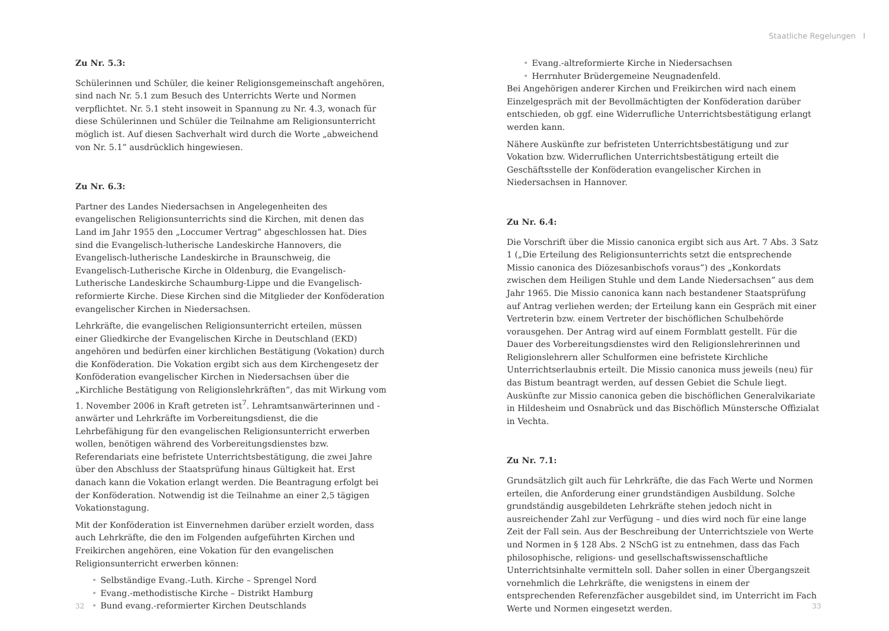Zu Nr. 5.3:
Schülerinnen und Schüler, die keiner Religionsgemeinschaft angehören, sind nach Nr. 5.1 zum Besuch des Unterrichts Werte und Normen verpflichtet. Nr. 5.1 steht insoweit in Spannung zu Nr. 4.3, wonach für diese Schülerinnen und Schüler die Teilnahme am Religionsunterricht möglich ist. Auf diesen Sachverhalt wird durch die Worte „abweichend von Nr. 5.1” ausdrücklich hingewiesen.
Zu Nr. 6.3:
Partner des Landes Niedersachsen in Angelegenheiten des evangelischen Religionsunterrichts sind die Kirchen, mit denen das Land im Jahr 1955 den „Loccumer Vertrag” abgeschlossen hat. Dies sind die Evangelisch-lutherische Landeskirche Hannovers, die Evangelisch-lutherische Landeskirche in Braunschweig, die Evangelisch-Lutherische Kirche in Oldenburg, die Evangelisch-Lutherische Landeskirche Schaumburg-Lippe und die Evangelisch-reformierte Kirche. Diese Kirchen sind die Mitglieder der Konföderation evangelischer Kirchen in Niedersachsen.
Lehrkräfte, die evangelischen Religionsunterricht erteilen, müssen einer Gliedkirche der Evangelischen Kirche in Deutschland (EKD) angehören und bedürfen einer kirchlichen Bestätigung (Vokation) durch die Konföderation. Die Vokation ergibt sich aus dem Kirchengesetz der Konföderation evangelischer Kirchen in Niedersachsen über die „Kirchliche Bestätigung von Religionslehrkräften“, das mit Wirkung vom 1. November 2006 in Kraft getreten ist<sup>7</sup>. Lehramtsanwärterinnen und -anwärter und Lehrkräfte im Vorbereitungsdienst, die die Lehrbefähigung für den evangelischen Religionsunterricht erwerben wollen, benötigen während des Vorbereitungsdienstes bzw. Referendariats eine befristete Unterrichtsbestätigung, die zwei Jahre über den Abschluss der Staatsprüfung hinaus Gültigkeit hat. Erst danach kann die Vokation erlangt werden. Die Beantragung erfolgt bei der Konföderation. Notwendig ist die Teilnahme an einer 2,5 tägigen Vokationstagung.
Mit der Konföderation ist Einvernehmen darüber erzielt worden, dass auch Lehrkräfte, die den im Folgenden aufgeführten Kirchen und Freikirchen angehören, eine Vokation für den evangelischen Religionsunterricht erwerben können:
• Selbständige Evang.-Luth. Kirche – Sprengel Nord
• Evang.-methodistische Kirche – Distrikt Hamburg
• Bund evang.-reformierter Kirchen Deutschlands
32
Staatliche Regelungen I
• Evang.-altreformierte Kirche in Niedersachsen
• Herrnhuter Brüdergemeine Neugnadenfeld.
Bei Angehörigen anderer Kirchen und Freikirchen wird nach einem Einzelgespräch mit der Bevollmächtigten der Konföderation darüber entschieden, ob ggf. eine Widerrufliche Unterrichtsbestätigung erlangt werden kann.
Nähere Auskünfte zur befristeten Unterrichtsbestätigung und zur Vokation bzw. Widerruflichen Unterrichtsbestätigung erteilt die Geschäftsstelle der Konföderation evangelischer Kirchen in Niedersachsen in Hannover.
Zu Nr. 6.4:
Die Vorschrift über die Missio canonica ergibt sich aus Art. 7 Abs. 3 Satz 1 („Die Erteilung des Religionsunterrichts setzt die entsprechende Missio canonica des Diözesanbischofs voraus”) des „Konkordats zwischen dem Heiligen Stuhle und dem Lande Niedersachsen” aus dem Jahr 1965. Die Missio canonica kann nach bestandener Staatsprüfung auf Antrag verliehen werden; der Erteilung kann ein Gespräch mit einer Vertreterin bzw. einem Vertreter der bischöflichen Schulbehörde vorausgehen. Der Antrag wird auf einem Formblatt gestellt. Für die Dauer des Vorbereitungsdienstes wird den Religionslehrerinnen und Religionslehrern aller Schulformen eine befristete Kirchliche Unterrichtserlaubnis erteilt. Die Missio canonica muss jeweils (neu) für das Bistum beantragt werden, auf dessen Gebiet die Schule liegt. Auskünfte zur Missio canonica geben die bischöflichen Generalvikariate in Hildesheim und Osnabrück und das Bischöflich Münstersche Offizialat in Vechta.
Zu Nr. 7.1:
Grundsätzlich gilt auch für Lehrkräfte, die das Fach Werte und Normen erteilen, die Anforderung einer grundständigen Ausbildung. Solche grundständig ausgebildeten Lehrkräfte stehen jedoch nicht in ausreichender Zahl zur Verfügung – und dies wird noch für eine lange Zeit der Fall sein. Aus der Beschreibung der Unterrichtsziele von Werte und Normen in § 128 Abs. 2 NSchG ist zu entnehmen, dass das Fach philosophische, religions- und gesellschaftswissenschaftliche Unterrichtsinhalte vermitteln soll. Daher sollen in einer Übergangszeit vornehmlich die Lehrkräfte, die wenigstens in einem der entsprechenden Referenzfächer ausgebildet sind, im Unterricht im Fach Werte und Normen eingesetzt werden.
33